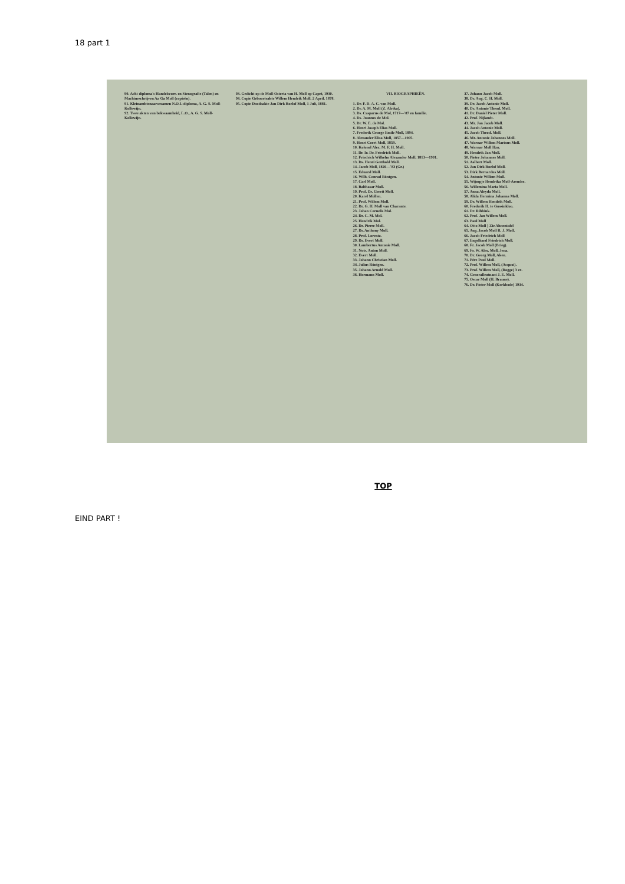18 part 1
90. Acht diploma's Handelscorr. en Stenografie (Talen) en Machineschrijven Aa Ga Moll (copieën).
91. Kleinambtenaarsexamen N.O.I.-diploma, A. G. S. Moll-Kollewijn.
92. Twee akten van bekwaamheid, L.O., A. G. S. Moll-Kollewijn.
93. Gedicht op de Moll-Osteria van H. Moll op Capri, 1930.
94. Copie Geboorteakte Willem Hendrik Moll, 2 April, 1878.
95. Copie Doodsakte Jan Dirk Roelof Moll, 1 Juli, 1881.
VII. BIOGRAPHIEËN.
1. Dr. F. D. A. C. van Moll.
2. Dr. A. M. Moll (Z. Afrika).
3. Ds. Casparus de Mol, 1717—'87 en familie.
4. Ds. Joannes de Mol.
5. Dr. W. E. de Mol.
6. Henri Joseph Elias Moll.
7. Frederik George Emile Moll, 1894.
8. Alexander Elisa Moll, 1857—1905.
9. Henri Coert Moll, 1859.
10. Kolonel Alex. M. F. H. Moll.
11. Dr. Ir. Dr. Friedrich Moll.
12. Friedrich Wilhelm Alexander Moll, 1813—1901.
13. Ds. Henri Gotthold Moll.
14. Jacob Moll, 1826—'83 (Gr.)
15. Eduard Moll.
16. Wilh. Conrad Röntgen.
17. Carl Moll.
18. Balthasar Moll.
19. Prof. Dr. Gerrit Moll.
20. Karel Mollen.
21. Prof. Willem Moll.
22. Dr. G. H. Moll van Charante.
23. Johan Cornelis Mol.
24. Dr. C. M. Mol.
25. Hendrik Mol.
26. Dr. Pierre Moll.
27. Dr. Anthony Moll.
28. Prof. Lorentz.
29. Dr. Evert Moll.
30. Lambertus Antonie Moll.
31. Nots. Anton Moll.
32. Evert Moll.
33. Johann Christian Moll.
34. Julius Röntgen.
35. Johann Arnold Moll.
36. Hermann Moll.
37. Johann Jacob Moll.
38. Dr. Aug. C. H. Moll.
39. Dr. Jacob Antonie Moll.
40. Dr. Antonie Theod. Moll.
41. Dr. Daniel Pieter Moll.
42. Prof. Nijlandt.
43. Mr. Jan Jacob Moll.
44. Jacob Antonie Moll.
45. Jacob Theod. Moll.
46. Mr. Antonie Johannes Moll.
47. Warnar Willem Marinus Moll.
48. Warnar Moll Hzn.
49. Hendrik Jan Moll.
50. Pieter Johannes Moll.
51. Aalbert Moll.
52. Jan Dirk Roelof Moll.
53. Dirk Bernardus Moll.
54. Antonie Willem Moll.
55. Wijmpje Hendrika Moll-Arendse.
56. Willemina Maria Moll.
57. Anna Aleyda Moll.
58. Alida Hermina Johanna Moll.
59. Dr. Willem Hendrik Moll.
60. Frederik H. te Gussinkloo.
61. Dr. Ribbink.
62. Prof. Jan Willem Moll.
63. Paul Moll
64. Otto Moll } Zie Ahnentafel
65. Aug. Jacob Moll R. J. Moll.
66. Jacob Friedrich Moll
67. Engelhard Friedrich Moll.
68. Fr. Jacob Moll (Brieg).
69. Fr. W. Alex. Moll, Jena.
70. Dr. Georg Moll, Aken.
71. Père Paul Moll.
72. Prof. Willem Moll, (Acquoi).
73. Prof. Willem Moll, (Rogge) 3 ex.
74. Generalleutnant J. E. Moll.
75. Oscar Moll (H. Braune).
76. Dr. Pieter Moll (Kerkbode) 1934.
TOP
EIND PART !